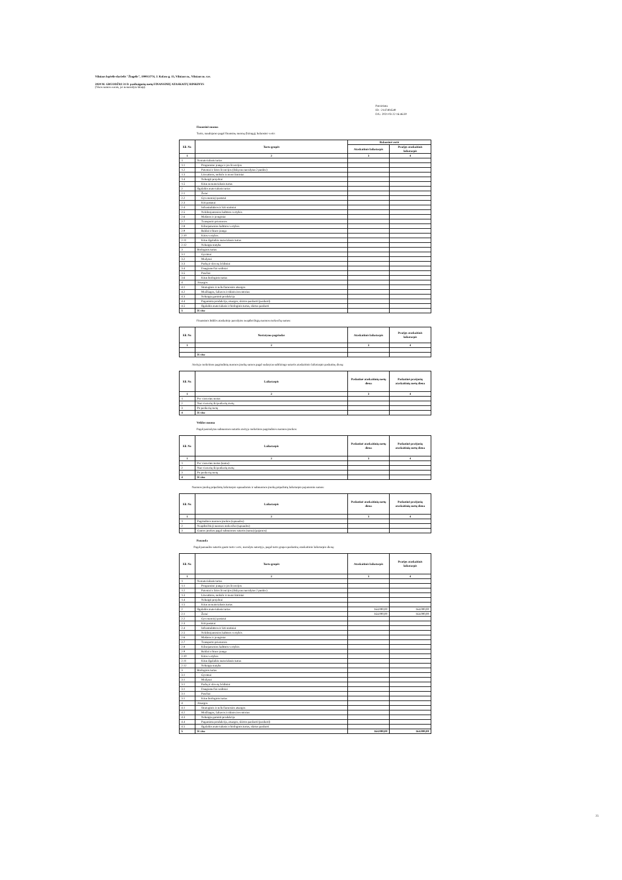Vilniaus lopšelis-darželis "Žiogelis", 190013774, J. Kolaso g. 15, Vilniaus m., Vilniaus m. sav.
2020 M. GRUODŽIO 31 D. pasibaigusių metų FINANSINIŲ ATASKAITŲ RINKINYS
(Visos sumos eurais, jei nenurodyta kitaip)
Patvirtinta
ID: -2147404549
D/L: 2021-03-22 16:46:30
Finansinė nuoma
Turto, naudojamo pagal finansinę nuomą (lizingą), balansinė vertė:
| Eil. Nr. | Turto grupės | Balansinė vertė | |
| --- | --- | --- | --- |
| | | Ataskaitinis laikotarpis | Praėjęs ataskaitinis laikotarpis |
| 1 | 2 | 3 | 4 |
| 1 | Nematerialusis turtas | | |
| 1.1 | Programinė įranga ir jos licencijos | | |
| 1.2 | Patentai ir kitos licencijos (išskyrus nurodytus 2 punkte) | | |
| 1.3 | Literatūros, mokslo ir meno kūriniai | | |
| 1.4 | Nebaigti projektai | | |
| 1.5 | Kitas nematerialusis turtas | | |
| 2 | Ilgalaikis materialusis turtas | | |
| 2.1 | Žemė | | |
| 2.2 | Gyvenamieji pastatai | | |
| 2.3 | Kiti pastatai | | |
| 2.4 | Infrastruktūros ir kiti statiniai | | |
| 2.5 | Nekilnojamosios kultūros vertybės | | |
| 2.6 | Mašinos ir įrenginiai | | |
| 2.7 | Transporto priemonės | | |
| 2.8 | Kilnojamosios kultūros vertybės | | |
| 2.9 | Baldai ir biuro įranga | | |
| 2.10 | Kitos vertybės | | |
| 2.11 | Kitas ilgalaikis materialusis turtas | | |
| 2.12 | Nebaigta statyba | | |
| 3 | Biologinis turtas | | |
| 3.1 | Gyvūnai | | |
| 3.2 | Medynai | | |
| 3.3 | Parkų ir skverų želdiniai | | |
| 3.4 | Daugiamečiai sodiniai | | |
| 3.5 | Pasėliai | | |
| 3.6 | Kitas biologinis turtas | | |
| 4 | Atsargos | | |
| 4.1 | Strateginės ir neliečiamosios atsargos | | |
| 4.2 | Medžiagos, žaliavos ir ūkinis inventorius | | |
| 4.3 | Nebaigta gaminti produkcija | | |
| 4.4 | Pagaminta produkcija, atsargos, skirtos parduoti (perduoti) | | |
| 4.5 | Ilgalaikis materialusis ir biologinis turtas, skirtas parduoti | | |
| 5 | Iš viso | | |
Finansinės būklės ataskaitoje parodytos neapibrėžtųjų nuomos mokesčių sumos:
| Eil. Nr. | Nustatymo pagrindas | Ataskaitinis laikotarpis | Praėjęs ataskaitinis laikotarpis |
| --- | --- | --- | --- |
| 1 | 2 | 3 | 4 |
| | Iš viso | | |
Ateityje mokėtinos pagrindinių nuomos įmokų sumos pagal sudarytas sublizingo sutartis ataskaitinio laikotarpio paskutinę dieną:
| Eil. Nr. | Laikotarpis | Paskutinė ataskaitinių metų diena | Paskutinė praėjusių ataskaitinių metų diena |
| --- | --- | --- | --- |
| 1 | 2 | 3 | 4 |
| 1 | Per vienerius metus | | |
| 2 | Nuo vienerių iki penkerių metų | | |
| 3 | Po penkerių metų | | |
| 4 | Iš viso | | |
Veiklos nuoma
Pagal pasirašytas subnuomos sutartis ateityje mokėtinos pagrindinės nuomos įmokos:
| Eil. Nr. | Laikotarpis | Paskutinė ataskaitinių metų diena | Paskutinė praėjusių ataskaitinių metų diena |
| --- | --- | --- | --- |
| 1 | 2 | 3 | 4 |
| 1 | Per vienerius metus (suma) | | |
| 2 | Nuo vienerių iki penkerių metų | | |
| 3 | Po penkerių metų | | |
| 4 | Iš viso | | |
Nuomos įmokų pripažintų laikotarpio sąnaudomis ir subnuomos įmokų pripažintų laikotarpio pajamomis sumos:
| Eil. Nr. | Laikotarpis | Paskutinė ataskaitinių metų diena | Paskutinė praėjusių ataskaitinių metų diena |
| --- | --- | --- | --- |
| 1 | 2 | 3 | 4 |
| 1 | Pagrindinės nuomos įmokos (sąnaudos) | | |
| 2 | Neapibrėžtieji nuomos mokesčiai (sąnaudos) | | |
| 3 | Gautos įmokos pagal subnuomos sutartis (suma) (pajamos) | | |
Panauda
Pagal panaudos sutartis gauto turto vertė, nurodyta sutartyje, pagal turto grupes paskutinę ataskaitinio laikotarpio dieną:
| Eil. Nr. | Turto grupės | Ataskaitinis laikotarpis | Praėjęs ataskaitinis laikotarpis |
| --- | --- | --- | --- |
| 1 | 2 | 3 | 4 |
| 1 | Nematerialusis turtas | | |
| 1.1 | Programinė įranga ir jos licencijos | | |
| 1.2 | Patentai ir kitos licencijos (išskyrus nurodytus 2 punkte) | | |
| 1.3 | Literatūros, mokslo ir meno kūriniai | | |
| 1.4 | Nebaigti projektai | | |
| 1.5 | Kitas nematerialusis turtas | | |
| 2 | Ilgalaikis materialusis turtas | 164.000,00 | 164.000,00 |
| 2.1 | Žemė | 164.000,00 | 164.000,00 |
| 2.2 | Gyvenamieji pastatai | | |
| 2.3 | Kiti pastatai | | |
| 2.4 | Infrastruktūros ir kiti statiniai | | |
| 2.5 | Nekilnojamosios kultūros vertybės | | |
| 2.6 | Mašinos ir įrenginiai | | |
| 2.7 | Transporto priemonės | | |
| 2.8 | Kilnojamosios kultūros vertybės | | |
| 2.9 | Baldai ir biuro įranga | | |
| 2.10 | Kitos vertybės | | |
| 2.11 | Kitas ilgalaikis materialusis turtas | | |
| 2.12 | Nebaigta statyba | | |
| 3 | Biologinis turtas | | |
| 3.1 | Gyvūnai | | |
| 3.1 | Medynai | | |
| 3.1 | Parkų ir skverų želdiniai | | |
| 3.1 | Daugiamečiai sodiniai | | |
| 3.1 | Pasėliai | | |
| 3.1 | Kitas biologinis turtas | | |
| 4 | Atsargos | | |
| 4.1 | Strateginės ir neliečiamosios atsargos | | |
| 4.2 | Medžiagos, žaliavos ir ūkinis inventorius | | |
| 4.3 | Nebaigta gaminti produkcija | | |
| 4.4 | Pagaminta produkcija, atsargos, skirtos parduoti (perduoti) | | |
| 4.5 | Ilgalaikis materialusis ir biologinis turtas, skirtas parduoti | | |
| 5 | Iš viso | 164.000,00 | 164.000,00 |
25